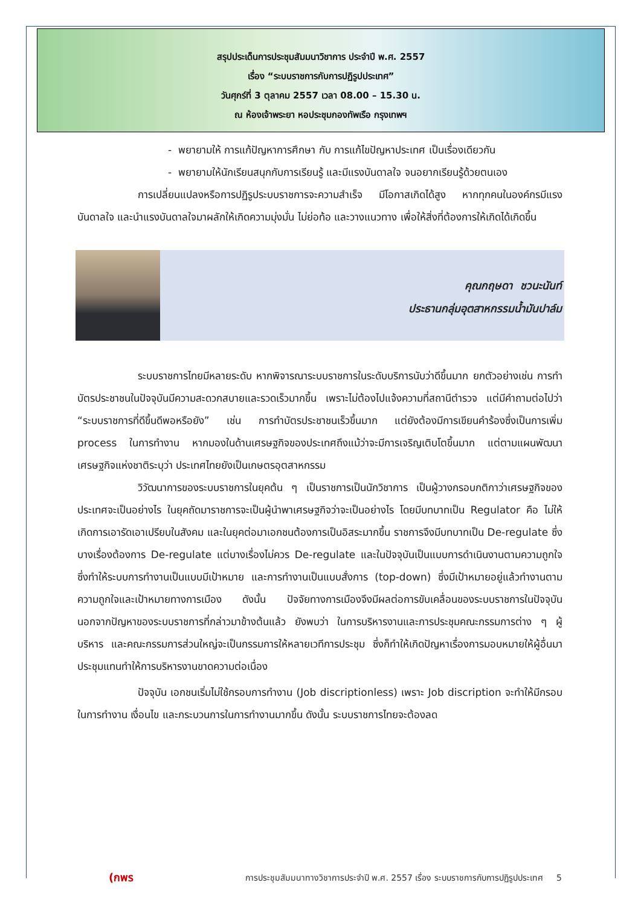สรุปประเด็นการประชุมสัมมนาวิชาการ ประจำปี พ.ศ. 2557
เรื่อง “ระบบราชการกับการปฏิรูปประเทศ”
วันศุกร์ที่ 3 ตุลาคม 2557 เวลา 08.00 – 15.30 น.
ณ ห้องเจ้าพระยา หอประชุมกองทัพเรือ กรุงเทพฯ
- พยายามให้ การแก้ปัญหาการศึกษา กับ การแก้ไขปัญหาประเทศ เป็นเรื่องเดียวกัน
- พยายามให้นักเรียนสนุกกับการเรียนรู้ และมีแรงบันดาลใจ จนอยากเรียนรู้ด้วยตนเอง
การเปลี่ยนแปลงหรือการปฏิรูประบบราชการจะความสำเร็จ มีโอกาสเกิดได้สูง หากทุกคนในองค์กรมีแรงบันดาลใจ และนำแรงบันดาลใจมาผลักให้เกิดความมุ่งมั่น ไม่ย่อท้อ และวางแนวทาง เพื่อให้สิ่งที่ต้องการให้เกิดได้เกิดขึ้น
คุณกฤษดา ชวนะนันท์
ประธานกลุ่มอุตสาหกรรมน้ำมันปาล์ม
ระบบราชการไทยมีหลายระดับ หากพิจารณาระบบราชการในระดับบริการนับว่าดีขึ้นมาก ยกตัวอย่างเช่น การทำบัตรประชาชนในปัจจุบันมีความสะดวกสบายและรวดเร็วมากขึ้น เพราะไม่ต้องไปแจ้งความที่สถานีตำรวจ แต่มีคำถามต่อไปว่า “ระบบราชการที่ดีขึ้นดีพอหรือยัง” เช่น การทำบัตรประชาชนเร็วขึ้นมาก แต่ยังต้องมีการเขียนคำร้องซึ่งเป็นการเพิ่ม process ในการทำงาน หากมองในด้านเศรษฐกิจของประเทศถึงแม้ว่าจะมีการเจริญเติบโตขึ้นมาก แต่ตามแผนพัฒนาเศรษฐกิจแห่งชาติระบุว่า ประเทศไทยยังเป็นเกษตรอุตสาหกรรม
วิวัฒนาการของระบบราชการในยุคต้น ๆ เป็นราชการเป็นนักวิชาการ เป็นผู้วางกรอบกติกาว่าเศรษฐกิจของประเทศจะเป็นอย่างไร ในยุคถัดมาราชการจะเป็นผู้นำพาเศรษฐกิจว่าจะเป็นอย่างไร โดยมีบทบาทเป็น Regulator คือ ไม่ให้เกิดการเอารัดเอาเปรียบในสังคม และในยุคต่อมาเอกชนต้องการเป็นอิสระมากขึ้น ราชการจึงมีบทบาทเป็น De-regulate ซึ่งบางเรื่องต้องการ De-regulate แต่บางเรื่องไม่ควร De-regulate และในปัจจุบันเป็นแบบการดำเนินงานตามความถูกใจ ซึ่งทำให้ระบบการทำงานเป็นแบบมีเป้าหมาย และการทำงานเป็นแบบสั่งการ (top-down) ซึ่งมีเป้าหมายอยู่แล้วทำงานตามความถูกใจและเป้าหมายทางการเมือง ดังนั้น ปัจจัยทางการเมืองจึงมีผลต่อการขับเคลื่อนของระบบราชการในปัจจุบัน นอกจากปัญหาของระบบราชการที่กล่าวมาข้างต้นแล้ว ยังพบว่า ในการบริหารงานและการประชุมคณะกรรมการต่าง ๆ ผู้บริหาร และคณะกรรมการส่วนใหญ่จะเป็นกรรมการให้หลายเวทีการประชุม ซึ่งก็ทำให้เกิดปัญหาเรื่องการมอบหมายให้ผู้อื่นมาประชุมแทนทำให้การบริหารงานขาดความต่อเนื่อง
ปัจจุบัน เอกชนเริ่มไม่ใช้กรอบการทำงาน (Job discriptionless) เพราะ Job discription จะทำให้มีกรอบในการทำงาน เงื่อนไข และกระบวนการในการทำงานมากขึ้น ดังนั้น ระบบราชการไทยจะต้องลด
(กพร การประชุมสัมมนาทางวิชาการประจำปี พ.ศ. 2557 เรื่อง ระบบราชการกับการปฏิรูปประเทศ 5